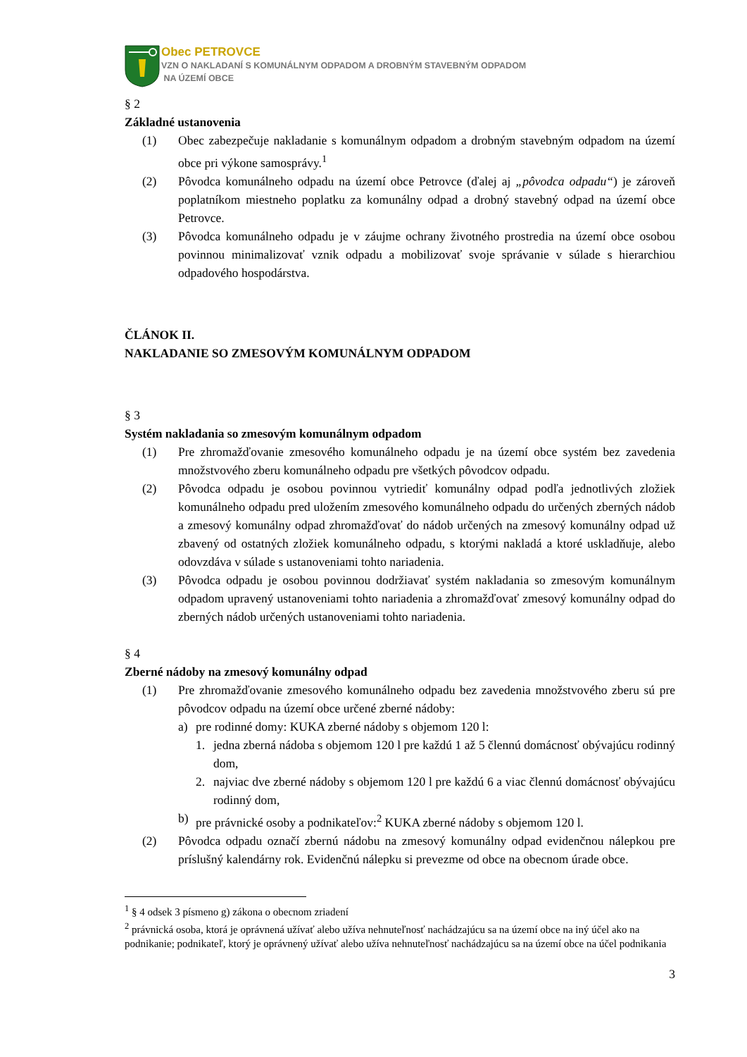Obec PETROVCE
VZN O NAKLADANÍ S KOMUNÁLNYM ODPADOM A DROBNÝM STAVEBNÝM ODPADOM
NA ÚZEMÍ OBCE
§ 2
Základné ustanovenia
(1) Obec zabezpečuje nakladanie s komunálnym odpadom a drobným stavebným odpadom na území obce pri výkone samosprávy.<sup>1</sup>
(2) Pôvodca komunálneho odpadu na území obce Petrovce (ďalej aj „pôvodca odpadu“) je zároveň poplatníkom miestneho poplatku za komunálny odpad a drobný stavebný odpad na území obce Petrovce.
(3) Pôvodca komunálneho odpadu je v záujme ochrany životného prostredia na území obce osobou povinnou minimalizovať vznik odpadu a mobilizovať svoje správanie v súlade s hierarchiou odpadového hospodárstva.
ČLÁNOK II.
NAKLADANIE SO ZMESOVÝM KOMUNÁLNYM ODPADOM
§ 3
Systém nakladania so zmesovým komunálnym odpadom
(1) Pre zhromažďovanie zmesového komunálneho odpadu je na území obce systém bez zavedenia množstvového zberu komunálneho odpadu pre všetkých pôvodcov odpadu.
(2) Pôvodca odpadu je osobou povinnou vytriediť komunálny odpad podľa jednotlivých zložiek komunálneho odpadu pred uložením zmesového komunálneho odpadu do určených zberných nádob a zmesový komunálny odpad zhromažďovať do nádob určených na zmesový komunálny odpad už zbavený od ostatných zložiek komunálneho odpadu, s ktorými nakladá a ktoré uskladňuje, alebo odovzdáva v súlade s ustanoveniami tohto nariadenia.
(3) Pôvodca odpadu je osobou povinnou dodržiavať systém nakladania so zmesovým komunálnym odpadom upravený ustanoveniami tohto nariadenia a zhromažďovať zmesový komunálny odpad do zberných nádob určených ustanoveniami tohto nariadenia.
§ 4
Zberné nádoby na zmesový komunálny odpad
(1) Pre zhromažďovanie zmesového komunálneho odpadu bez zavedenia množstvového zberu sú pre pôvodcov odpadu na území obce určené zberné nádoby:
a) pre rodinné domy: KUKA zberné nádoby s objemom 120 l:
1. jedna zberná nádoba s objemom 120 l pre každú 1 až 5 člennú domácnosť obývajúcu rodinný dom,
2. najviac dve zberné nádoby s objemom 120 l pre každú 6 a viac člennú domácnosť obývajúcu rodinný dom,
b) pre právnické osoby a podnikateľov:<sup>2</sup> KUKA zberné nádoby s objemom 120 l.
(2) Pôvodca odpadu označí zbernú nádobu na zmesový komunálny odpad evidenčnou nálepkou pre príslušný kalendárny rok. Evidenčnú nálepku si prevezme od obce na obecnom úrade obce.
<sup>1</sup> § 4 odsek 3 písmeno g) zákona o obecnom zriadení
<sup>2</sup> právnická osoba, ktorá je oprávnená užívať alebo užíva nehnuteľnosť nachádzajúcu sa na území obce na iný účel ako na podnikanie; podnikateľ, ktorý je oprávnený užívať alebo užíva nehnuteľnosť nachádzajúcu sa na území obce na účel podnikania
3